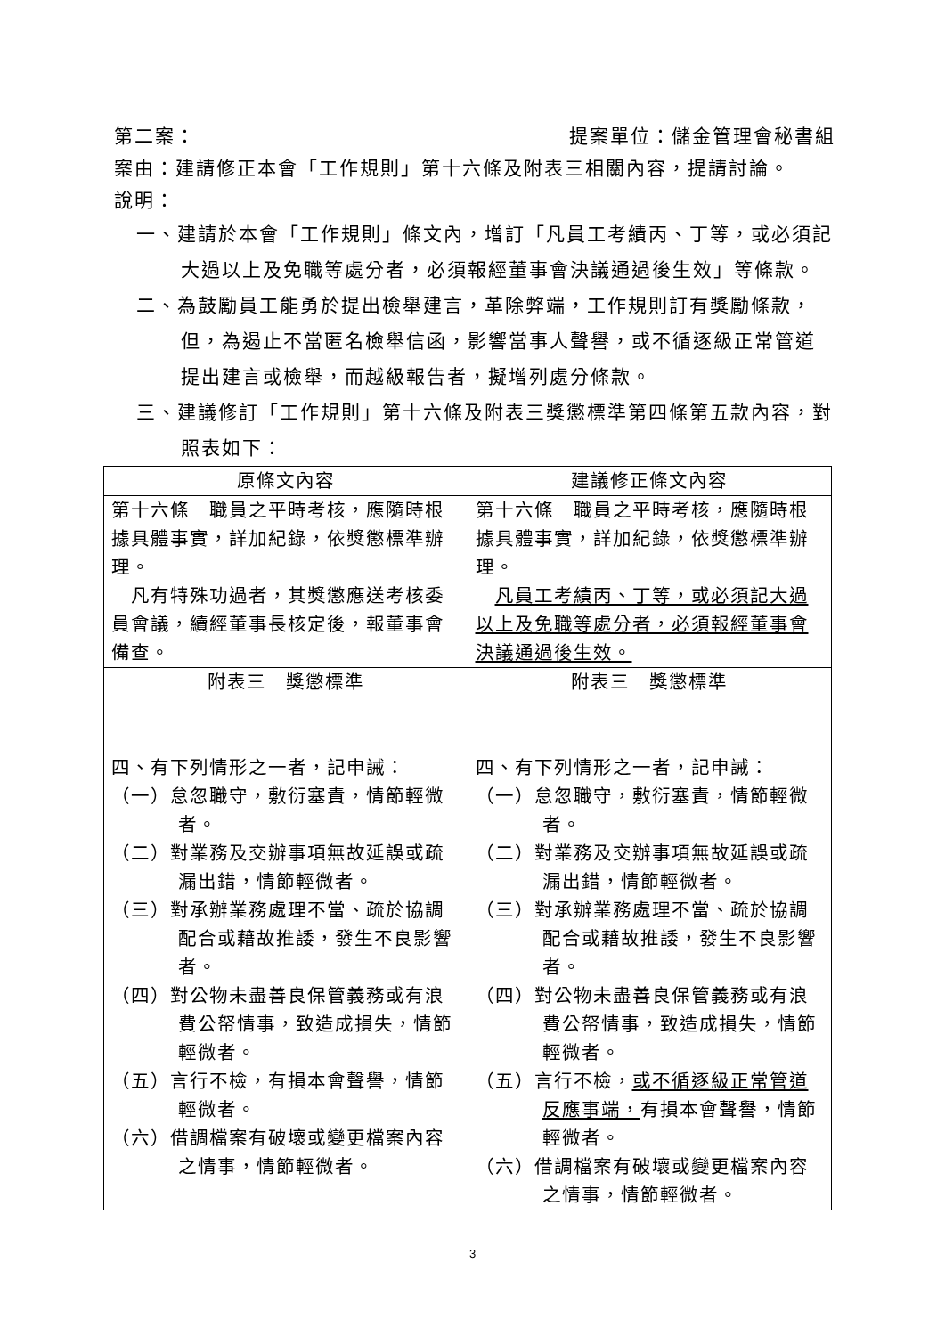第二案： 提案單位：儲金管理會秘書組
案由：建請修正本會「工作規則」第十六條及附表三相關內容，提請討論。
說明：
一、建請於本會「工作規則」條文內，增訂「凡員工考績丙、丁等，或必須記大過以上及免職等處分者，必須報經董事會決議通過後生效」等條款。
二、為鼓勵員工能勇於提出檢舉建言，革除弊端，工作規則訂有獎勵條款，但，為遏止不當匿名檢舉信函，影響當事人聲譽，或不循逐級正常管道提出建言或檢舉，而越級報告者，擬增列處分條款。
三、建議修訂「工作規則」第十六條及附表三獎懲標準第四條第五款內容，對照表如下：
| 原條文內容 | 建議修正條文內容 |
| --- | --- |
| 第十六條 職員之平時考核，應隨時根據具體事實，詳加紀錄，依獎懲標準辦理。 凡有特殊功過者，其獎懲應送考核委員會議，續經董事長核定後，報董事會備查。 | 第十六條 職員之平時考核，應隨時根據具體事實，詳加紀錄，依獎懲標準辦理。 凡員工考績丙、丁等，或必須記大過以上及免職等處分者，必須報經董事會決議通過後生效。 |
| 附表三 獎懲標準 四、有下列情形之一者，記申誡： （一）怠忽職守，敷衍塞責，情節輕微者。 （二）對業務及交辦事項無故延誤或疏漏出錯，情節輕微者。 （三）對承辦業務處理不當、疏於協調配合或藉故推諉，發生不良影響者。 （四）對公物未盡善良保管義務或有浪費公帑情事，致造成損失，情節輕微者。 （五）言行不檢，有損本會聲譽，情節輕微者。 （六）借調檔案有破壞或變更檔案內容之情事，情節輕微者。 | 附表三 獎懲標準 四、有下列情形之一者，記申誡： （一）怠忽職守，敷衍塞責，情節輕微者。 （二）對業務及交辦事項無故延誤或疏漏出錯，情節輕微者。 （三）對承辦業務處理不當、疏於協調配合或藉故推諉，發生不良影響者。 （四）對公物未盡善良保管義務或有浪費公帑情事，致造成損失，情節輕微者。 （五）言行不檢， 或不循逐級正常管道反應事端， 有損本會聲譽，情節輕微者。 （六）借調檔案有破壞或變更檔案內容之情事，情節輕微者。 |
3